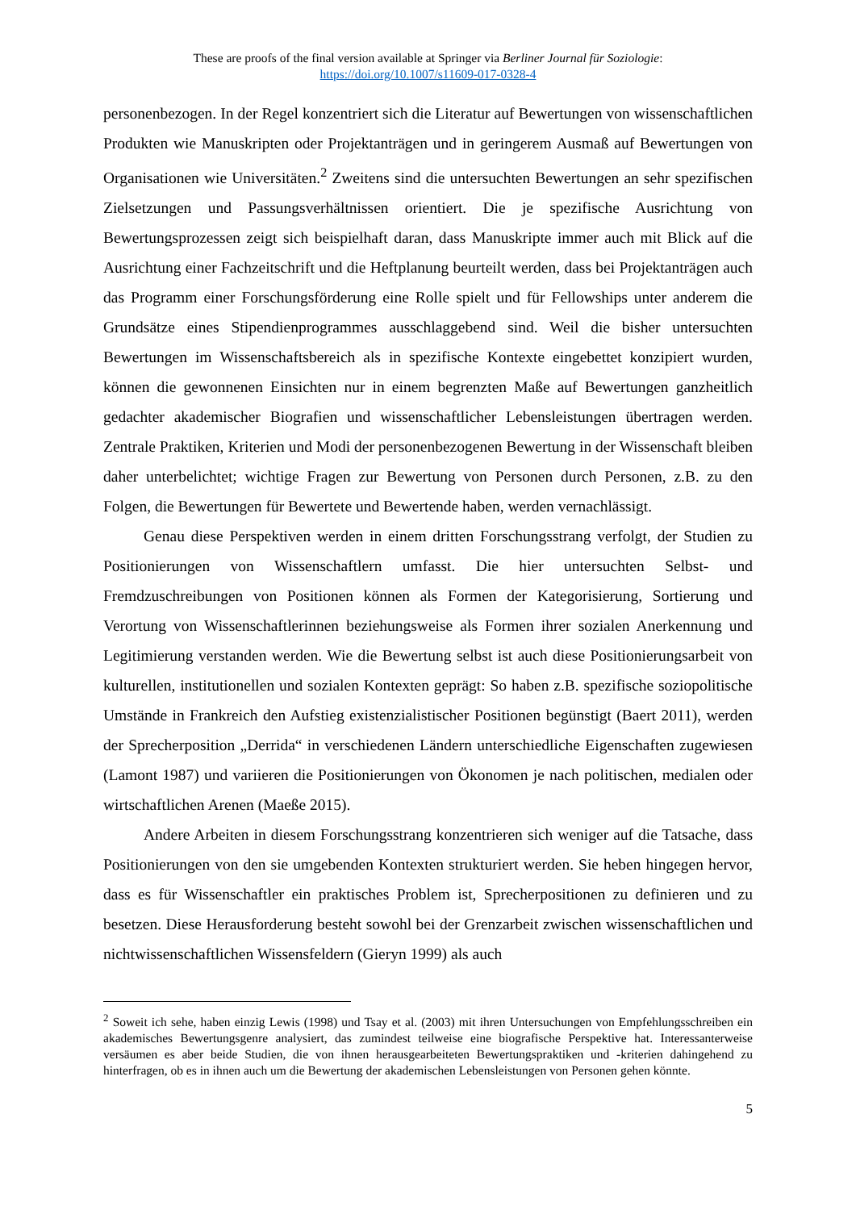These are proofs of the final version available at Springer via Berliner Journal für Soziologie:
https://doi.org/10.1007/s11609-017-0328-4
personenbezogen. In der Regel konzentriert sich die Literatur auf Bewertungen von wissenschaftlichen Produkten wie Manuskripten oder Projektanträgen und in geringerem Ausmaß auf Bewertungen von Organisationen wie Universitäten.<sup>2</sup> Zweitens sind die untersuchten Bewertungen an sehr spezifischen Zielsetzungen und Passungsverhältnissen orientiert. Die je spezifische Ausrichtung von Bewertungsprozessen zeigt sich beispielhaft daran, dass Manuskripte immer auch mit Blick auf die Ausrichtung einer Fachzeitschrift und die Heftplanung beurteilt werden, dass bei Projektanträgen auch das Programm einer Forschungsförderung eine Rolle spielt und für Fellowships unter anderem die Grundsätze eines Stipendienprogrammes ausschlaggebend sind. Weil die bisher untersuchten Bewertungen im Wissenschaftsbereich als in spezifische Kontexte eingebettet konzipiert wurden, können die gewonnenen Einsichten nur in einem begrenzten Maße auf Bewertungen ganzheitlich gedachter akademischer Biografien und wissenschaftlicher Lebensleistungen übertragen werden. Zentrale Praktiken, Kriterien und Modi der personenbezogenen Bewertung in der Wissenschaft bleiben daher unterbelichtet; wichtige Fragen zur Bewertung von Personen durch Personen, z.B. zu den Folgen, die Bewertungen für Bewertete und Bewertende haben, werden vernachlässigt.
Genau diese Perspektiven werden in einem dritten Forschungsstrang verfolgt, der Studien zu Positionierungen von Wissenschaftlern umfasst. Die hier untersuchten Selbst- und Fremdzuschreibungen von Positionen können als Formen der Kategorisierung, Sortierung und Verortung von Wissenschaftlerinnen beziehungsweise als Formen ihrer sozialen Anerkennung und Legitimierung verstanden werden. Wie die Bewertung selbst ist auch diese Positionierungsarbeit von kulturellen, institutionellen und sozialen Kontexten geprägt: So haben z.B. spezifische soziopolitische Umstände in Frankreich den Aufstieg existenzialistischer Positionen begünstigt (Baert 2011), werden der Sprecherposition „Derrida“ in verschiedenen Ländern unterschiedliche Eigenschaften zugewiesen (Lamont 1987) und variieren die Positionierungen von Ökonomen je nach politischen, medialen oder wirtschaftlichen Arenen (Maeße 2015).
Andere Arbeiten in diesem Forschungsstrang konzentrieren sich weniger auf die Tatsache, dass Positionierungen von den sie umgebenden Kontexten strukturiert werden. Sie heben hingegen hervor, dass es für Wissenschaftler ein praktisches Problem ist, Sprecherpositionen zu definieren und zu besetzen. Diese Herausforderung besteht sowohl bei der Grenzarbeit zwischen wissenschaftlichen und nichtwissenschaftlichen Wissensfeldern (Gieryn 1999) als auch
<sup>2</sup> Soweit ich sehe, haben einzig Lewis (1998) und Tsay et al. (2003) mit ihren Untersuchungen von Empfehlungsschreiben ein akademisches Bewertungsgenre analysiert, das zumindest teilweise eine biografische Perspektive hat. Interessanterweise versäumen es aber beide Studien, die von ihnen herausgearbeiteten Bewertungspraktiken und -kriterien dahingehend zu hinterfragen, ob es in ihnen auch um die Bewertung der akademischen Lebensleistungen von Personen gehen könnte.
5